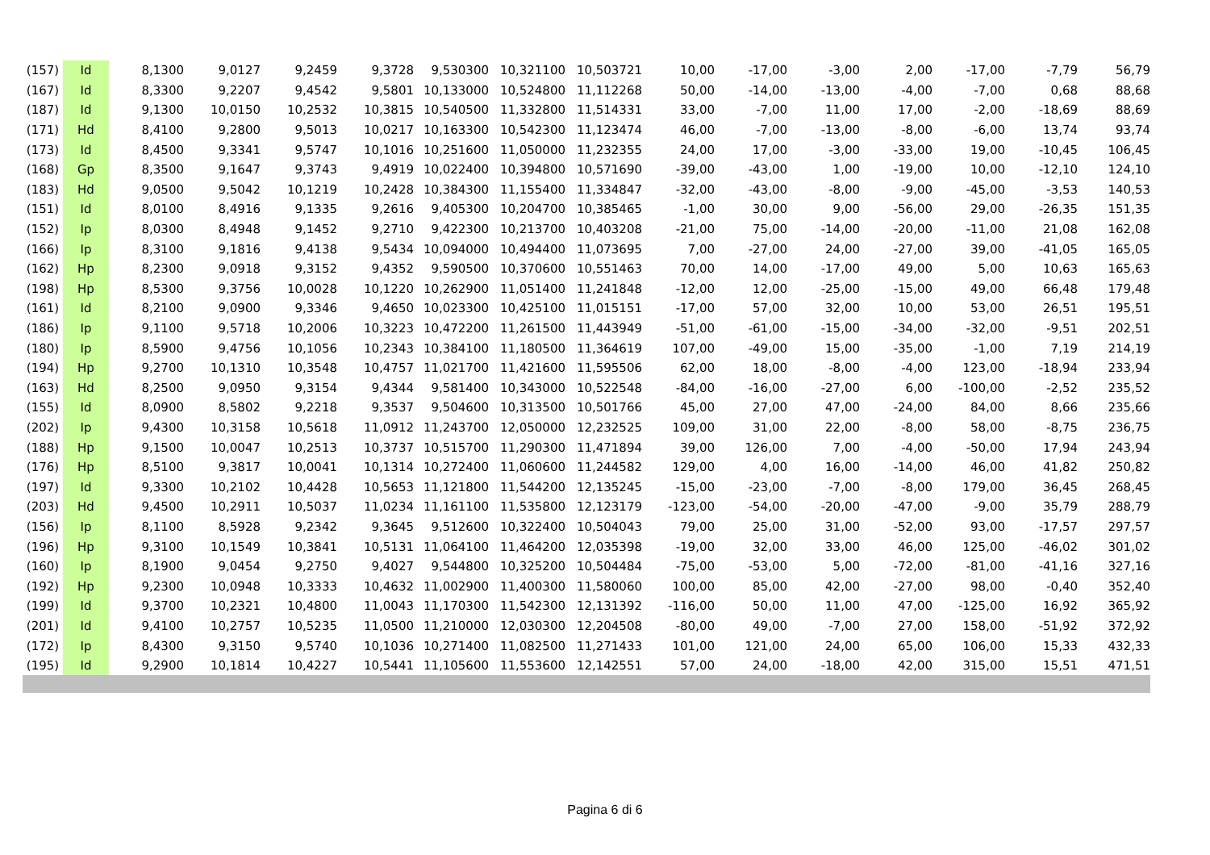| (157) | Id | 8,1300 | 9,0127 | 9,2459 | 9,3728 | 9,530300 | 10,321100 | 10,503721 | 10,00 | -17,00 | -3,00 | 2,00 | -17,00 | -7,79 | 56,79 |
| (167) | Id | 8,3300 | 9,2207 | 9,4542 | 9,5801 | 10,133000 | 10,524800 | 11,112268 | 50,00 | -14,00 | -13,00 | -4,00 | -7,00 | 0,68 | 88,68 |
| (187) | Id | 9,1300 | 10,0150 | 10,2532 | 10,3815 | 10,540500 | 11,332800 | 11,514331 | 33,00 | -7,00 | 11,00 | 17,00 | -2,00 | -18,69 | 88,69 |
| (171) | Hd | 8,4100 | 9,2800 | 9,5013 | 10,0217 | 10,163300 | 10,542300 | 11,123474 | 46,00 | -7,00 | -13,00 | -8,00 | -6,00 | 13,74 | 93,74 |
| (173) | Id | 8,4500 | 9,3341 | 9,5747 | 10,1016 | 10,251600 | 11,050000 | 11,232355 | 24,00 | 17,00 | -3,00 | -33,00 | 19,00 | -10,45 | 106,45 |
| (168) | Gp | 8,3500 | 9,1647 | 9,3743 | 9,4919 | 10,022400 | 10,394800 | 10,571690 | -39,00 | -43,00 | 1,00 | -19,00 | 10,00 | -12,10 | 124,10 |
| (183) | Hd | 9,0500 | 9,5042 | 10,1219 | 10,2428 | 10,384300 | 11,155400 | 11,334847 | -32,00 | -43,00 | -8,00 | -9,00 | -45,00 | -3,53 | 140,53 |
| (151) | Id | 8,0100 | 8,4916 | 9,1335 | 9,2616 | 9,405300 | 10,204700 | 10,385465 | -1,00 | 30,00 | 9,00 | -56,00 | 29,00 | -26,35 | 151,35 |
| (152) | Ip | 8,0300 | 8,4948 | 9,1452 | 9,2710 | 9,422300 | 10,213700 | 10,403208 | -21,00 | 75,00 | -14,00 | -20,00 | -11,00 | 21,08 | 162,08 |
| (166) | Ip | 8,3100 | 9,1816 | 9,4138 | 9,5434 | 10,094000 | 10,494400 | 11,073695 | 7,00 | -27,00 | 24,00 | -27,00 | 39,00 | -41,05 | 165,05 |
| (162) | Hp | 8,2300 | 9,0918 | 9,3152 | 9,4352 | 9,590500 | 10,370600 | 10,551463 | 70,00 | 14,00 | -17,00 | 49,00 | 5,00 | 10,63 | 165,63 |
| (198) | Hp | 8,5300 | 9,3756 | 10,0028 | 10,1220 | 10,262900 | 11,051400 | 11,241848 | -12,00 | 12,00 | -25,00 | -15,00 | 49,00 | 66,48 | 179,48 |
| (161) | Id | 8,2100 | 9,0900 | 9,3346 | 9,4650 | 10,023300 | 10,425100 | 11,015151 | -17,00 | 57,00 | 32,00 | 10,00 | 53,00 | 26,51 | 195,51 |
| (186) | Ip | 9,1100 | 9,5718 | 10,2006 | 10,3223 | 10,472200 | 11,261500 | 11,443949 | -51,00 | -61,00 | -15,00 | -34,00 | -32,00 | -9,51 | 202,51 |
| (180) | Ip | 8,5900 | 9,4756 | 10,1056 | 10,2343 | 10,384100 | 11,180500 | 11,364619 | 107,00 | -49,00 | 15,00 | -35,00 | -1,00 | 7,19 | 214,19 |
| (194) | Hp | 9,2700 | 10,1310 | 10,3548 | 10,4757 | 11,021700 | 11,421600 | 11,595506 | 62,00 | 18,00 | -8,00 | -4,00 | 123,00 | -18,94 | 233,94 |
| (163) | Hd | 8,2500 | 9,0950 | 9,3154 | 9,4344 | 9,581400 | 10,343000 | 10,522548 | -84,00 | -16,00 | -27,00 | 6,00 | -100,00 | -2,52 | 235,52 |
| (155) | Id | 8,0900 | 8,5802 | 9,2218 | 9,3537 | 9,504600 | 10,313500 | 10,501766 | 45,00 | 27,00 | 47,00 | -24,00 | 84,00 | 8,66 | 235,66 |
| (202) | Ip | 9,4300 | 10,3158 | 10,5618 | 11,0912 | 11,243700 | 12,050000 | 12,232525 | 109,00 | 31,00 | 22,00 | -8,00 | 58,00 | -8,75 | 236,75 |
| (188) | Hp | 9,1500 | 10,0047 | 10,2513 | 10,3737 | 10,515700 | 11,290300 | 11,471894 | 39,00 | 126,00 | 7,00 | -4,00 | -50,00 | 17,94 | 243,94 |
| (176) | Hp | 8,5100 | 9,3817 | 10,0041 | 10,1314 | 10,272400 | 11,060600 | 11,244582 | 129,00 | 4,00 | 16,00 | -14,00 | 46,00 | 41,82 | 250,82 |
| (197) | Id | 9,3300 | 10,2102 | 10,4428 | 10,5653 | 11,121800 | 11,544200 | 12,135245 | -15,00 | -23,00 | -7,00 | -8,00 | 179,00 | 36,45 | 268,45 |
| (203) | Hd | 9,4500 | 10,2911 | 10,5037 | 11,0234 | 11,161100 | 11,535800 | 12,123179 | -123,00 | -54,00 | -20,00 | -47,00 | -9,00 | 35,79 | 288,79 |
| (156) | Ip | 8,1100 | 8,5928 | 9,2342 | 9,3645 | 9,512600 | 10,322400 | 10,504043 | 79,00 | 25,00 | 31,00 | -52,00 | 93,00 | -17,57 | 297,57 |
| (196) | Hp | 9,3100 | 10,1549 | 10,3841 | 10,5131 | 11,064100 | 11,464200 | 12,035398 | -19,00 | 32,00 | 33,00 | 46,00 | 125,00 | -46,02 | 301,02 |
| (160) | Ip | 8,1900 | 9,0454 | 9,2750 | 9,4027 | 9,544800 | 10,325200 | 10,504484 | -75,00 | -53,00 | 5,00 | -72,00 | -81,00 | -41,16 | 327,16 |
| (192) | Hp | 9,2300 | 10,0948 | 10,3333 | 10,4632 | 11,002900 | 11,400300 | 11,580060 | 100,00 | 85,00 | 42,00 | -27,00 | 98,00 | -0,40 | 352,40 |
| (199) | Id | 9,3700 | 10,2321 | 10,4800 | 11,0043 | 11,170300 | 11,542300 | 12,131392 | -116,00 | 50,00 | 11,00 | 47,00 | -125,00 | 16,92 | 365,92 |
| (201) | Id | 9,4100 | 10,2757 | 10,5235 | 11,0500 | 11,210000 | 12,030300 | 12,204508 | -80,00 | 49,00 | -7,00 | 27,00 | 158,00 | -51,92 | 372,92 |
| (172) | Ip | 8,4300 | 9,3150 | 9,5740 | 10,1036 | 10,271400 | 11,082500 | 11,271433 | 101,00 | 121,00 | 24,00 | 65,00 | 106,00 | 15,33 | 432,33 |
| (195) | Id | 9,2900 | 10,1814 | 10,4227 | 10,5441 | 11,105600 | 11,553600 | 12,142551 | 57,00 | 24,00 | -18,00 | 42,00 | 315,00 | 15,51 | 471,51 |
Pagina 6 di 6